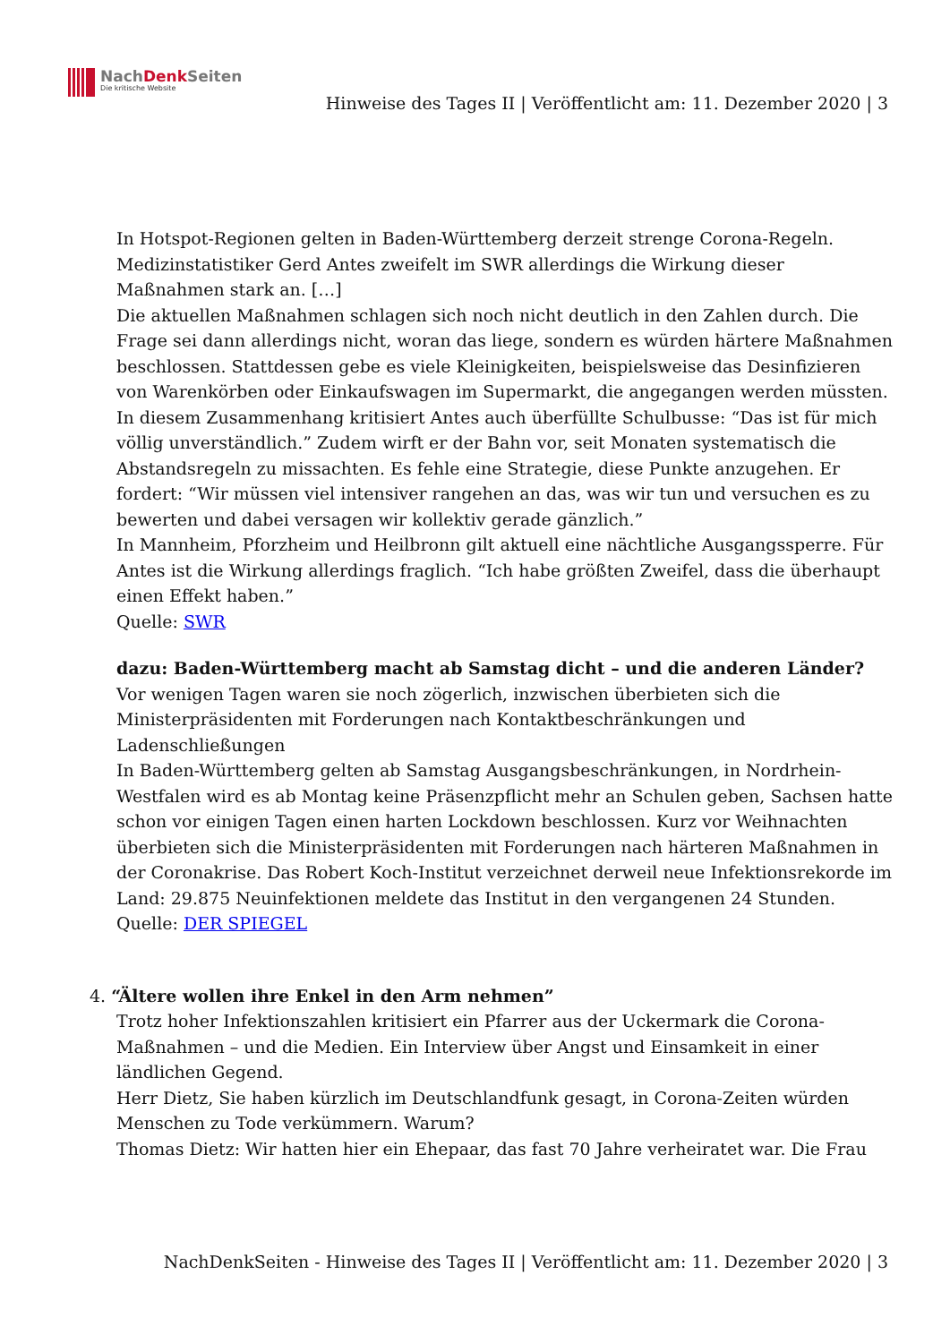NachDenk Seiten
Die kritische Website
Hinweise des Tages II | Veröffentlicht am: 11. Dezember 2020 | 3
In Hotspot-Regionen gelten in Baden-Württemberg derzeit strenge Corona-Regeln. Medizinstatistiker Gerd Antes zweifelt im SWR allerdings die Wirkung dieser Maßnahmen stark an. […]
Die aktuellen Maßnahmen schlagen sich noch nicht deutlich in den Zahlen durch. Die Frage sei dann allerdings nicht, woran das liege, sondern es würden härtere Maßnahmen beschlossen. Stattdessen gebe es viele Kleinigkeiten, beispielsweise das Desinfizieren von Warenkörben oder Einkaufswagen im Supermarkt, die angegangen werden müssten. In diesem Zusammenhang kritisiert Antes auch überfüllte Schulbusse: “Das ist für mich völlig unverständlich.” Zudem wirft er der Bahn vor, seit Monaten systematisch die Abstandsregeln zu missachten. Es fehle eine Strategie, diese Punkte anzugehen. Er fordert: “Wir müssen viel intensiver rangehen an das, was wir tun und versuchen es zu bewerten und dabei versagen wir kollektiv gerade gänzlich.”
In Mannheim, Pforzheim und Heilbronn gilt aktuell eine nächtliche Ausgangssperre. Für Antes ist die Wirkung allerdings fraglich. “Ich habe größten Zweifel, dass die überhaupt einen Effekt haben.”
Quelle: SWR
dazu: Baden-Württemberg macht ab Samstag dicht – und die anderen Länder?
Vor wenigen Tagen waren sie noch zögerlich, inzwischen überbieten sich die Ministerpräsidenten mit Forderungen nach Kontaktbeschränkungen und Ladenschließungen
In Baden-Württemberg gelten ab Samstag Ausgangsbeschränkungen, in Nordrhein-Westfalen wird es ab Montag keine Präsenzpflicht mehr an Schulen geben, Sachsen hatte schon vor einigen Tagen einen harten Lockdown beschlossen. Kurz vor Weihnachten überbieten sich die Ministerpräsidenten mit Forderungen nach härteren Maßnahmen in der Coronakrise. Das Robert Koch-Institut verzeichnet derweil neue Infektionsrekorde im Land: 29.875 Neuinfektionen meldete das Institut in den vergangenen 24 Stunden.
Quelle: DER SPIEGEL
4. “Ältere wollen ihre Enkel in den Arm nehmen”
Trotz hoher Infektionszahlen kritisiert ein Pfarrer aus der Uckermark die Corona-Maßnahmen – und die Medien. Ein Interview über Angst und Einsamkeit in einer ländlichen Gegend.
Herr Dietz, Sie haben kürzlich im Deutschlandfunk gesagt, in Corona-Zeiten würden Menschen zu Tode verkümmern. Warum?
Thomas Dietz: Wir hatten hier ein Ehepaar, das fast 70 Jahre verheiratet war. Die Frau
NachDenkSeiten - Hinweise des Tages II | Veröffentlicht am: 11. Dezember 2020 | 3